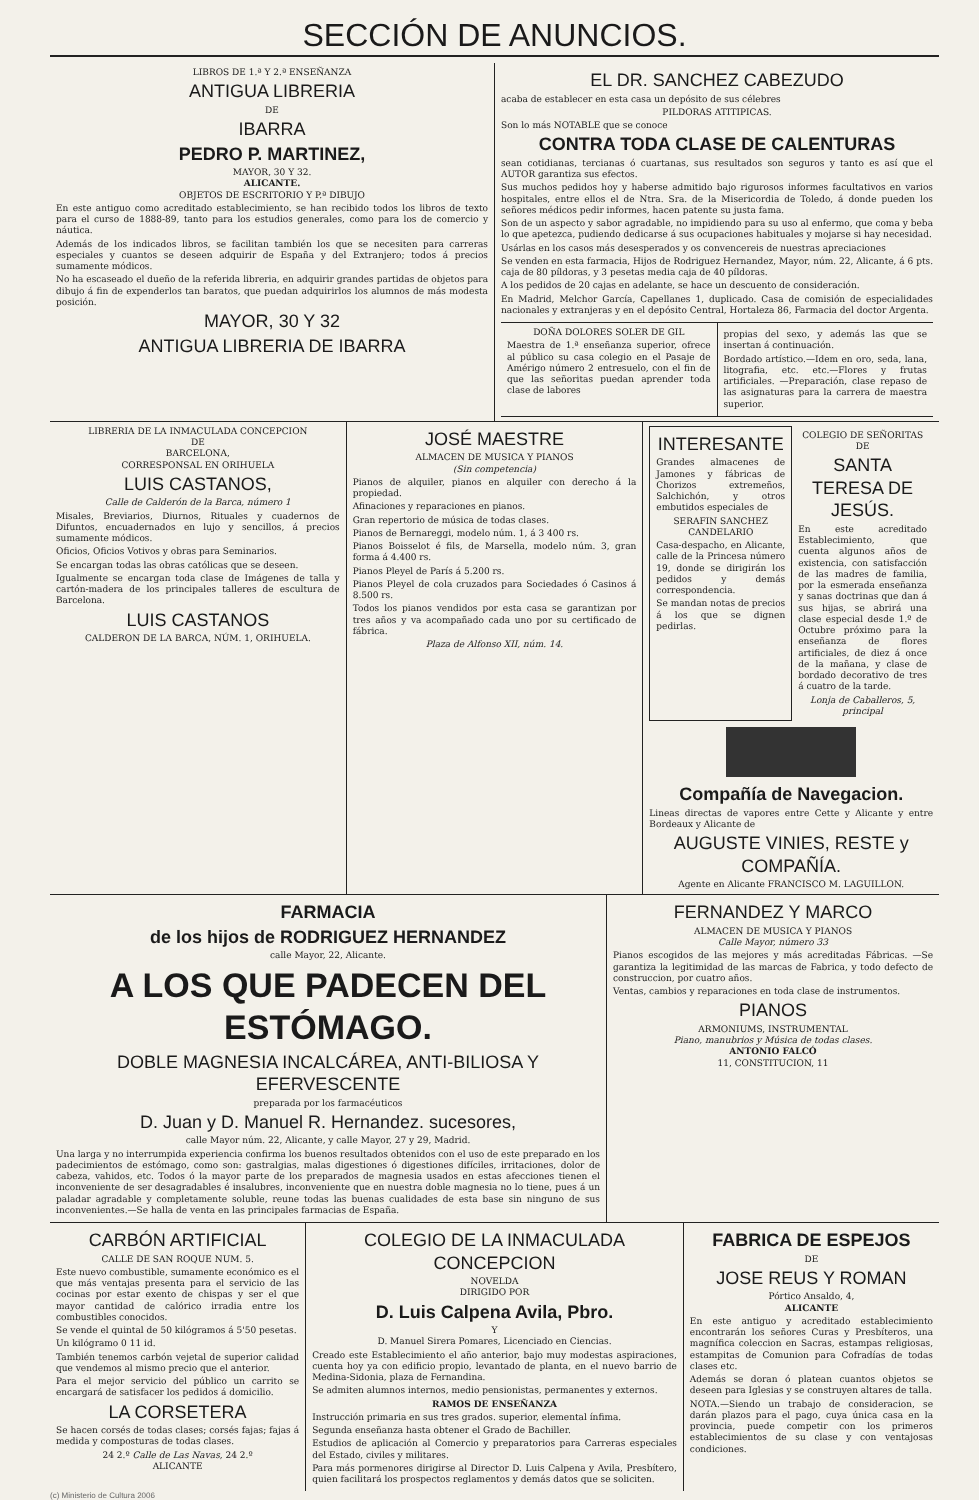SECCIÓN DE ANUNCIOS.
LIBROS DE 1.ª Y 2.ª ENSEÑANZA
ANTIGUA LIBRERIA
DE
IBARRA
PEDRO P. MARTINEZ,
MAYOR, 30 Y 32.
ALICANTE.
OBJETOS DE ESCRITORIO Y P.ª DIBUJO
En este antiguo como acreditado establecimiento, se han recibido todos los libros de texto para el curso de 1888-89, tanto para los estudios generales, como para los de comercio y náutica.
Además de los indicados libros, se facilitan también los que se necesiten para carreras especiales y cuantos se deseen adquirir de España y del Extranjero; todos á precios sumamente módicos.
No ha escaseado el dueño de la referida libreria, en adquirir grandes partidas de objetos para dibujo á fin de expenderlos tan baratos, que puedan adquirirlos los alumnos de más modesta posición.
MAYOR, 30 Y 32
ANTIGUA LIBRERIA DE IBARRA
EL DR. SANCHEZ CABEZUDO
acaba de establecer en esta casa un depósito de sus célebres
PILDORAS ATITIPICAS.
Son lo más NOTABLE que se conoce
CONTRA TODA CLASE DE CALENTURAS
sean cotidianas, tercianas ó cuartanas, sus resultados son seguros y tanto es así que el AUTOR garantiza sus efectos.
Sus muchos pedidos hoy y haberse admitido bajo rigurosos informes facultativos en varios hospitales, entre ellos el de Ntra. Sra. de la Misericordia de Toledo, á donde pueden los señores médicos pedir informes, hacen patente su justa fama.
Son de un aspecto y sabor agradable, no impidiendo para su uso al enfermo, que coma y beba lo que apetezca, pudiendo dedicarse á sus ocupaciones habituales y mojarse si hay necesidad.
Usárlas en los casos más desesperados y os convencereis de nuestras apreciaciones
Se venden en esta farmacia, Hijos de Rodriguez Hernandez, Mayor, núm. 22, Alicante, á 6 pts. caja de 80 píldoras, y 3 pesetas media caja de 40 píldoras.
A los pedidos de 20 cajas en adelante, se hace un descuento de consideración.
En Madrid, Melchor García, Capellanes 1, duplicado. Casa de comisión de especialidades nacionales y extranjeras y en el depósito Central, Hortaleza 86, Farmacia del doctor Argenta.
DOÑA DOLORES SOLER DE GIL
Maestra de 1.ª enseñanza superior, ofrece al público su casa colegio en el Pasaje de Amérigo número 2 entresuelo, con el fin de que las señoritas puedan aprender toda clase de labores
propias del sexo, y además las que se insertan á continuación.
Bordado artístico.—Idem en oro, seda, lana, litografia, etc. etc.—Flores y frutas artificiales. —Preparación, clase repaso de las asignaturas para la carrera de maestra superior.
LIBRERIA DE LA INMACULADA CONCEPCION
DE
BARCELONA,
CORRESPONSAL EN ORIHUELA
LUIS CASTANOS,
Calle de Calderón de la Barca, número 1
Misales, Breviarios, Diurnos, Rituales y cuadernos de Difuntos, encuadernados en lujo y sencillos, á precios sumamente módicos.
Oficios, Oficios Votivos y obras para Seminarios.
Se encargan todas las obras católicas que se deseen.
Igualmente se encargan toda clase de Imágenes de talla y cartón-madera de los principales talleres de escultura de Barcelona.
LUIS CASTANOS
CALDERON DE LA BARCA, NÚM. 1, ORIHUELA.
JOSÉ MAESTRE
ALMACEN DE MUSICA Y PIANOS
(Sin competencia)
Pianos de alquiler, pianos en alquiler con derecho á la propiedad.
Afinaciones y reparaciones en pianos.
Gran repertorio de música de todas clases.
Pianos de Bernareggi, modelo núm. 1, á 3 400 rs.
Pianos Boisselot é fils, de Marsella, modelo núm. 3, gran forma á 4.400 rs.
Pianos Pleyel de París á 5.200 rs.
Pianos Pleyel de cola cruzados para Sociedades ó Casinos á 8.500 rs.
Todos los pianos vendidos por esta casa se garantizan por tres años y va acompañado cada uno por su certificado de fábrica.
Plaza de Alfonso XII, núm. 14.
INTERESANTE
Grandes almacenes de Jamones y fábricas de Chorizos extremeños, Salchichón, y otros embutidos especiales de
SERAFIN SANCHEZ CANDELARIO
Casa-despacho, en Alicante, calle de la Princesa número 19, donde se dirigirán los pedidos y demás correspondencia.
Se mandan notas de precios á los que se dignen pedirlas.
COLEGIO DE SEÑORITAS
DE
SANTA TERESA DE JESÚS.
En este acreditado Establecimiento, que cuenta algunos años de existencia, con satisfacción de las madres de familia, por la esmerada enseñanza y sanas doctrinas que dan á sus hijas, se abrirá una clase especial desde 1.º de Octubre próximo para la enseñanza de flores artificiales, de diez á once de la mañana, y clase de bordado decorativo de tres á cuatro de la tarde.
Lonja de Caballeros, 5, principal
Compañía de Navegacion.
Lineas directas de vapores entre Cette y Alicante y entre Bordeaux y Alicante de
AUGUSTE VINIES, RESTE y COMPAÑÍA.
Agente en Alicante FRANCISCO M. LAGUILLON.
FARMACIA
de los hijos de RODRIGUEZ HERNANDEZ
calle Mayor, 22, Alicante.
A LOS QUE PADECEN DEL ESTÓMAGO.
DOBLE MAGNESIA INCALCÁREA, ANTI-BILIOSA Y EFERVESCENTE
preparada por los farmacéuticos
D. Juan y D. Manuel R. Hernandez. sucesores,
calle Mayor núm. 22, Alicante, y calle Mayor, 27 y 29, Madrid.
Una larga y no interrumpida experiencia confirma los buenos resultados obtenidos con el uso de este preparado en los padecimientos de estómago, como son: gastralgias, malas digestiones ó digestiones difíciles, irritaciones, dolor de cabeza, vahidos, etc. Todos ó la mayor parte de los preparados de magnesia usados en estas afecciones tienen el inconveniente de ser desagradables é insalubres, inconveniente que en nuestra doble magnesia no lo tiene, pues á un paladar agradable y completamente soluble, reune todas las buenas cualidades de esta base sin ninguno de sus inconvenientes.—Se halla de venta en las principales farmacias de España.
FERNANDEZ Y MARCO
ALMACEN DE MUSICA Y PIANOS
Calle Mayor, número 33
Pianos escogidos de las mejores y más acreditadas Fábricas. —Se garantiza la legitimidad de las marcas de Fabrica, y todo defecto de construccion, por cuatro años.
Ventas, cambios y reparaciones en toda clase de instrumentos.
PIANOS
ARMONIUMS, INSTRUMENTAL
Piano, manubrios y Música de todas clases.
ANTONIO FALCÓ
11, CONSTITUCION, 11
CARBÓN ARTIFICIAL
CALLE DE SAN ROQUE NUM. 5.
Este nuevo combustible, sumamente económico es el que más ventajas presenta para el servicio de las cocinas por estar exento de chispas y ser el que mayor cantidad de calórico irradia entre los combustibles conocidos.
Se vende el quintal de 50 kilógramos á 5'50 pesetas.
Un kilógramo 0 11 id.
También tenemos carbón vejetal de superior calidad que vendemos al mismo precio que el anterior.
Para el mejor servicio del público un carrito se encargará de satisfacer los pedidos á domicilio.
LA CORSETERA
Se hacen corsés de todas clases; corsés fajas; fajas á medida y composturas de todas clases.
24 2.º Calle de Las Navas, 24 2.º
ALICANTE
COLEGIO DE LA INMACULADA CONCEPCION
NOVELDA
DIRIGIDO POR
D. Luis Calpena Avila, Pbro.
Y
D. Manuel Sirera Pomares, Licenciado en Ciencias.
Creado este Establecimiento el año anterior, bajo muy modestas aspiraciones, cuenta hoy ya con edificio propio, levantado de planta, en el nuevo barrio de Medina-Sidonia, plaza de Fernandina.
Se admiten alumnos internos, medio pensionistas, permanentes y externos.
RAMOS DE ENSEÑANZA
Instrucción primaria en sus tres grados. superior, elemental ínfima.
Segunda enseñanza hasta obtener el Grado de Bachiller.
Estudios de aplicación al Comercio y preparatorios para Carreras especiales del Estado, civiles y militares.
Para más pormenores dirigirse al Director D. Luis Calpena y Avila, Presbítero, quien facilitará los prospectos reglamentos y demás datos que se soliciten.
FABRICA DE ESPEJOS
DE
JOSE REUS Y ROMAN
Pórtico Ansaldo, 4,
ALICANTE
En este antiguo y acreditado establecimiento encontrarán los señores Curas y Presbíteros, una magnífica coleccion en Sacras, estampas religiosas, estampitas de Comunion para Cofradías de todas clases etc.
Además se doran ó platean cuantos objetos se deseen para Iglesias y se construyen altares de talla.
NOTA.—Siendo un trabajo de consideracion, se darán plazos para el pago, cuya única casa en la provincia, puede competir con los primeros establecimientos de su clase y con ventajosas condiciones.
(c) Ministerio de Cultura 2006